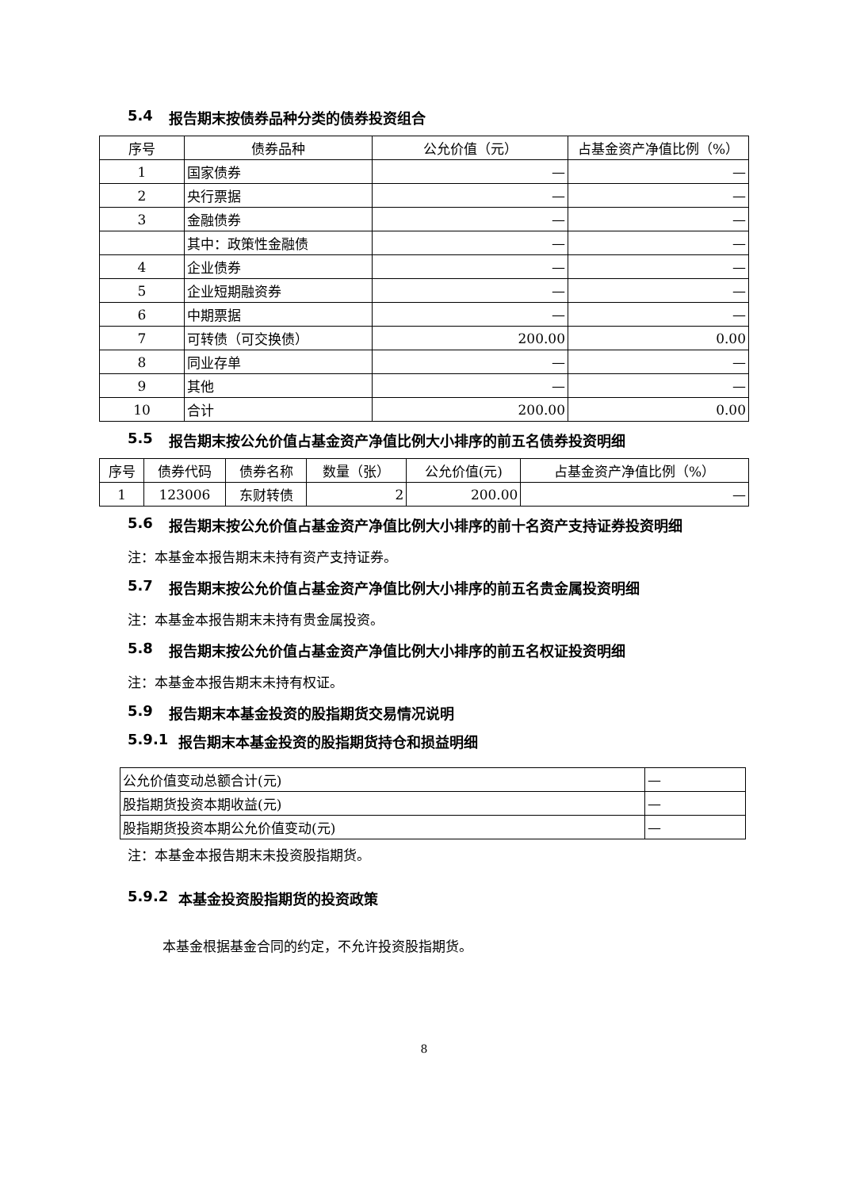5.4 报告期末按债券品种分类的债券投资组合
| 序号 | 债券品种 | 公允价值（元） | 占基金资产净值比例（%） |
| --- | --- | --- | --- |
| 1 | 国家债券 | — | — |
| 2 | 央行票据 | — | — |
| 3 | 金融债券 | — | — |
| | 其中：政策性金融债 | — | — |
| 4 | 企业债券 | — | — |
| 5 | 企业短期融资券 | — | — |
| 6 | 中期票据 | — | — |
| 7 | 可转债（可交换债） | 200.00 | 0.00 |
| 8 | 同业存单 | — | — |
| 9 | 其他 | — | — |
| 10 | 合计 | 200.00 | 0.00 |
5.5 报告期末按公允价值占基金资产净值比例大小排序的前五名债券投资明细
| 序号 | 债券代码 | 债券名称 | 数量（张） | 公允价值(元) | 占基金资产净值比例（%） |
| --- | --- | --- | --- | --- | --- |
| 1 | 123006 | 东财转债 | 2 | 200.00 | — |
5.6 报告期末按公允价值占基金资产净值比例大小排序的前十名资产支持证券投资明细
注：本基金本报告期末未持有资产支持证券。
5.7 报告期末按公允价值占基金资产净值比例大小排序的前五名贵金属投资明细
注：本基金本报告期末未持有贵金属投资。
5.8 报告期末按公允价值占基金资产净值比例大小排序的前五名权证投资明细
注：本基金本报告期末未持有权证。
5.9 报告期末本基金投资的股指期货交易情况说明
5.9.1 报告期末本基金投资的股指期货持仓和损益明细
| 公允价值变动总额合计(元) | — |
| 股指期货投资本期收益(元) | — |
| 股指期货投资本期公允价值变动(元) | — |
注：本基金本报告期末未投资股指期货。
5.9.2 本基金投资股指期货的投资政策
本基金根据基金合同的约定，不允许投资股指期货。
8